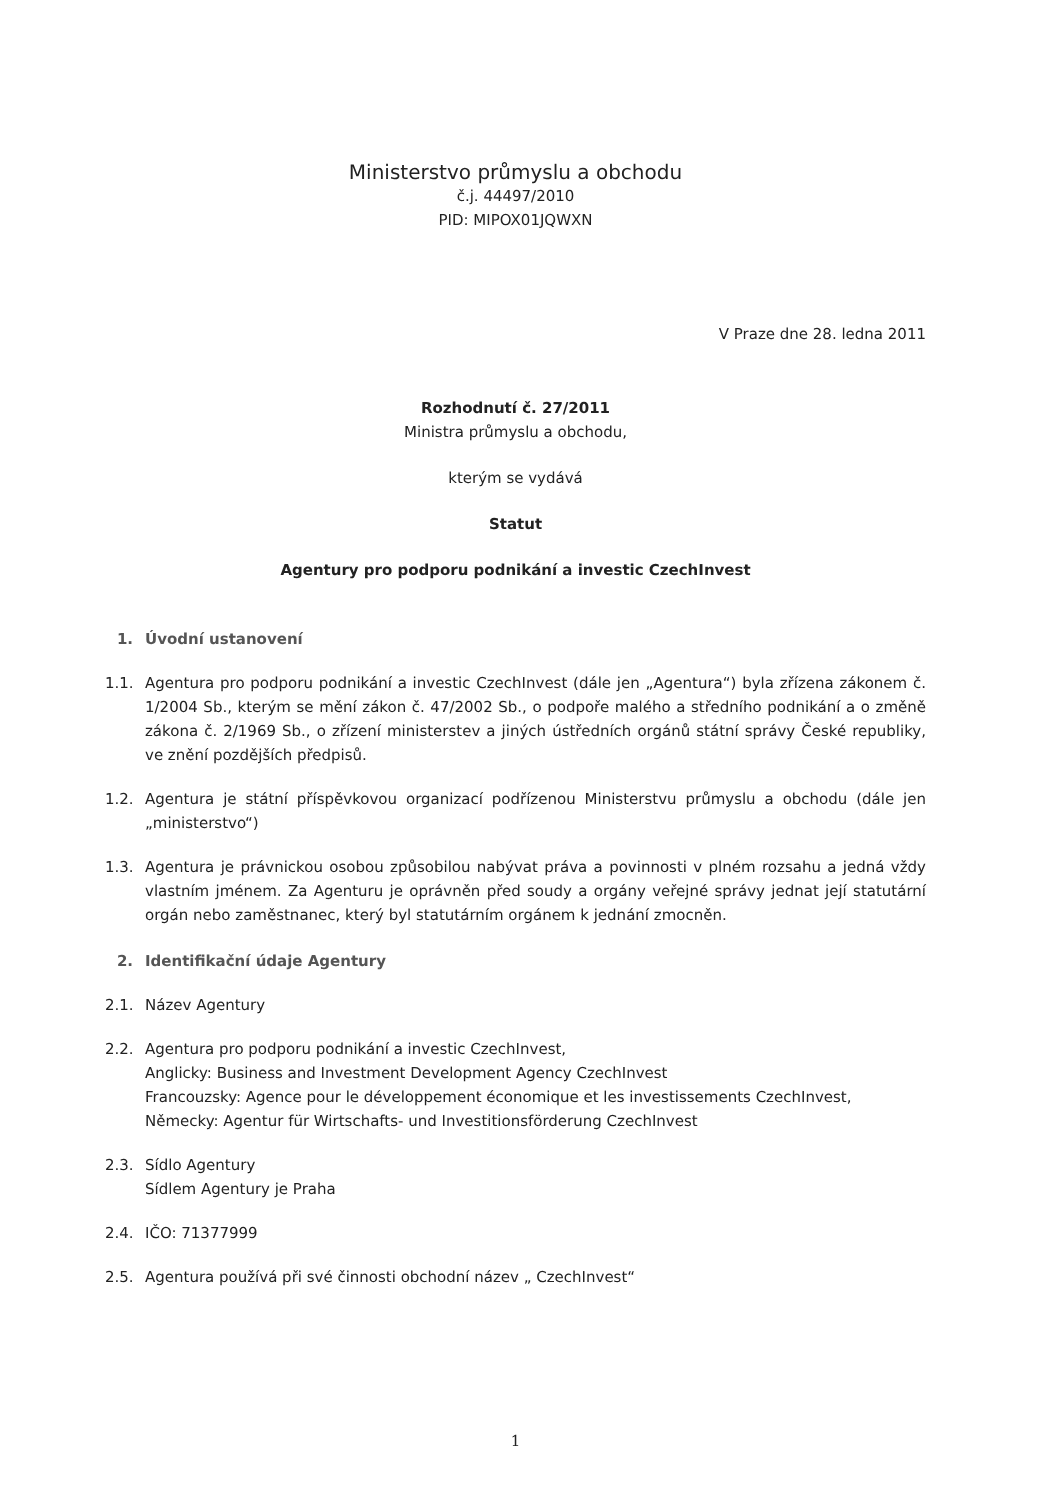Ministerstvo průmyslu a obchodu
č.j. 44497/2010
PID: MIPOX01JQWXN
V Praze dne 28. ledna 2011
Rozhodnutí č. 27/2011
Ministra průmyslu a obchodu,
kterým se vydává
Statut
Agentury pro podporu podnikání a investic CzechInvest
1. Úvodní ustanovení
1.1. Agentura pro podporu podnikání a investic CzechInvest (dále jen „Agentura“) byla zřízena zákonem č. 1/2004 Sb., kterým se mění zákon č. 47/2002 Sb., o podpoře malého a středního podnikání a o změně zákona č. 2/1969 Sb., o zřízení ministerstev a jiných ústředních orgánů státní správy České republiky, ve znění pozdějších předpisů.
1.2. Agentura je státní příspěvkovou organizací podřízenou Ministerstvu průmyslu a obchodu (dále jen „ministerstvo“)
1.3. Agentura je právnickou osobou způsobilou nabývat práva a povinnosti v plném rozsahu a jedná vždy vlastním jménem. Za Agenturu je oprávněn před soudy a orgány veřejné správy jednat její statutární orgán nebo zaměstnanec, který byl statutárním orgánem k jednání zmocněn.
2. Identifikační údaje Agentury
2.1. Název Agentury
2.2. Agentura pro podporu podnikání a investic CzechInvest,
Anglicky: Business and Investment Development Agency CzechInvest
Francouzsky: Agence pour le développement économique et les investissements CzechInvest,
Německy: Agentur für Wirtschafts- und Investitionsförderung CzechInvest
2.3. Sídlo Agentury
Sídlem Agentury je Praha
2.4. IČO: 71377999
2.5. Agentura používá při své činnosti obchodní název „ CzechInvest“
1